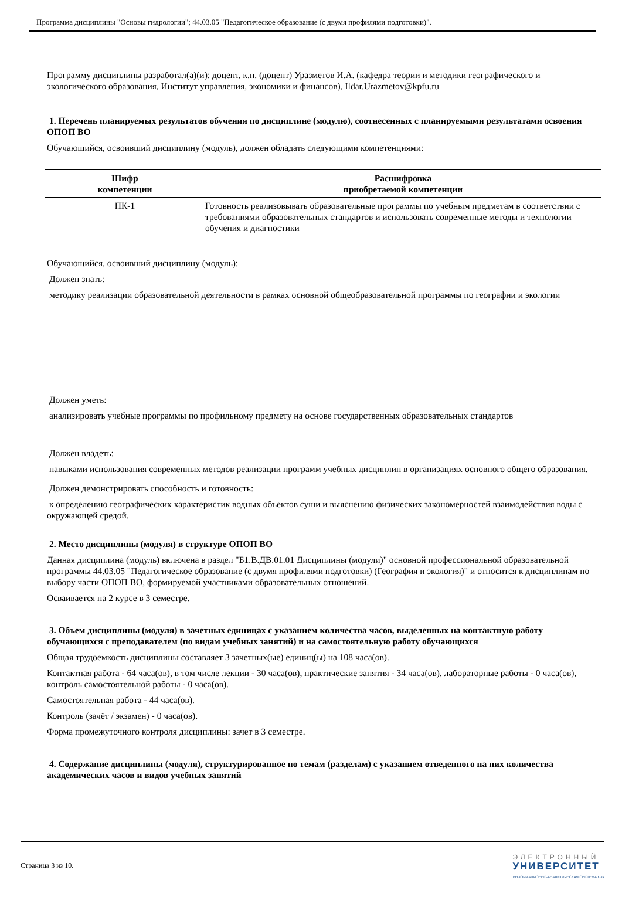Программа дисциплины "Основы гидрологии"; 44.03.05 "Педагогическое образование (с двумя профилями подготовки)".
Программу дисциплины разработал(а)(и): доцент, к.н. (доцент) Уразметов И.А. (кафедра теории и методики географического и экологического образования, Институт управления, экономики и финансов), Ildar.Urazmetov@kpfu.ru
1. Перечень планируемых результатов обучения по дисциплине (модулю), соотнесенных с планируемыми результатами освоения ОПОП ВО
Обучающийся, освоивший дисциплину (модуль), должен обладать следующими компетенциями:
| Шифр компетенции | Расшифровка приобретаемой компетенции |
| --- | --- |
| ПК-1 | Готовность реализовывать образовательные программы по учебным предметам в соответствии с требованиями образовательных стандартов и использовать современные методы и технологии обучения и диагностики |
Обучающийся, освоивший дисциплину (модуль):
Должен знать:
методику реализации образовательной деятельности в рамках основной общеобразовательной программы по географии и экологии
Должен уметь:
анализировать учебные программы по профильному предмету на основе государственных образовательных стандартов
Должен владеть:
навыками использования современных методов реализации программ учебных дисциплин в организациях основного общего образования.
Должен демонстрировать способность и готовность:
к определению географических характеристик водных объектов суши и выяснению физических закономерностей взаимодействия воды с окружающей средой.
2. Место дисциплины (модуля) в структуре ОПОП ВО
Данная дисциплина (модуль) включена в раздел "Б1.В.ДВ.01.01 Дисциплины (модули)" основной профессиональной образовательной программы 44.03.05 "Педагогическое образование (с двумя профилями подготовки) (География и экология)" и относится к дисциплинам по выбору части ОПОП ВО, формируемой участниками образовательных отношений.
Осваивается на 2 курсе в 3 семестре.
3. Объем дисциплины (модуля) в зачетных единицах с указанием количества часов, выделенных на контактную работу обучающихся с преподавателем (по видам учебных занятий) и на самостоятельную работу обучающихся
Общая трудоемкость дисциплины составляет 3 зачетных(ые) единиц(ы) на 108 часа(ов).
Контактная работа - 64 часа(ов), в том числе лекции - 30 часа(ов), практические занятия - 34 часа(ов), лабораторные работы - 0 часа(ов), контроль самостоятельной работы - 0 часа(ов).
Самостоятельная работа - 44 часа(ов).
Контроль (зачёт / экзамен) - 0 часа(ов).
Форма промежуточного контроля дисциплины: зачет в 3 семестре.
4. Содержание дисциплины (модуля), структурированное по темам (разделам) с указанием отведенного на них количества академических часов и видов учебных занятий
Страница 3 из 10.
ЭЛЕКТРОННЫЙ
УНИВЕРСИТЕТ
ИНФОРМАЦИОННО-АНАЛИТИЧЕСКАЯ СИСТЕМА КФУ